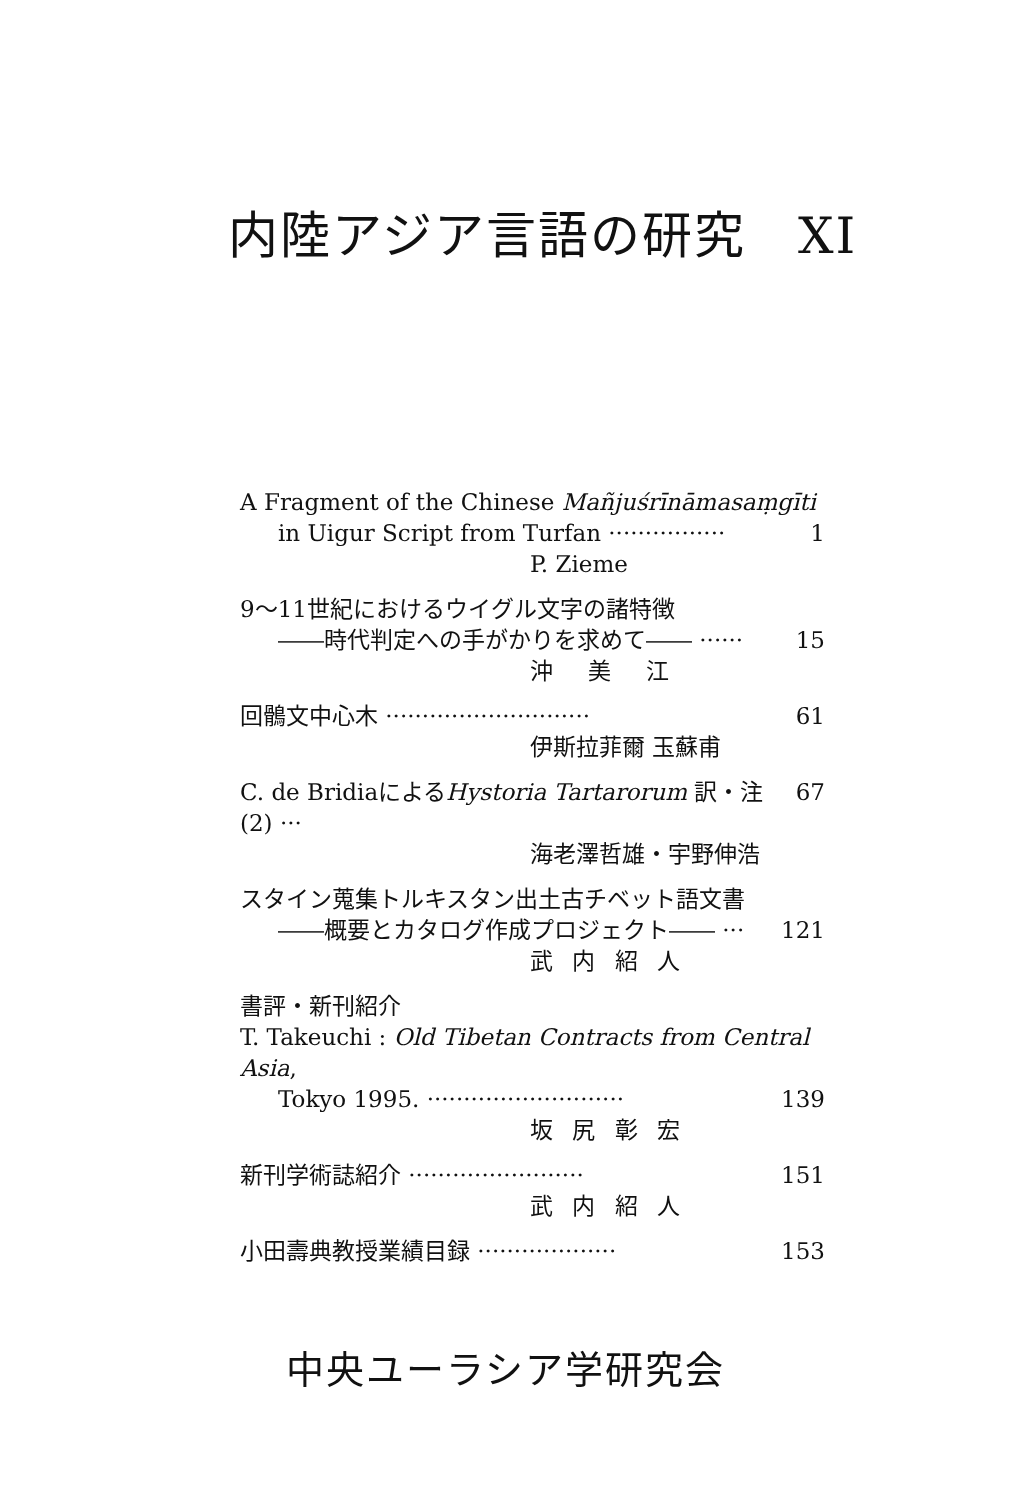内陸アジア言語の研究　XI
A Fragment of the Chinese Mañjuśrīnāmasaṃgīti
in Uigur Script from Turfan ················ 1
P. Zieme
9～11世紀におけるウイグル文字の諸特徴
――時代判定への手がかりを求めて―― ······ 15
沖　美　江
回鶻文中心木 ···························· 61
伊斯拉菲爾 玉蘇甫
C. de BridiaによるHystoria Tartarorum 訳・注 (2) ··· 67
海老澤哲雄・宇野伸浩
スタイン蒐集トルキスタン出土古チベット語文書
――概要とカタログ作成プロジェクト―― ··· 121
武 内 紹 人
書評・新刊紹介
T. Takeuchi : Old Tibetan Contracts from Central Asia,
Tokyo 1995. ··························· 139
坂 尻 彰 宏
新刊学術誌紹介 ························ 151
武 内 紹 人
小田壽典教授業績目録 ··················· 153
中央ユーラシア学研究会